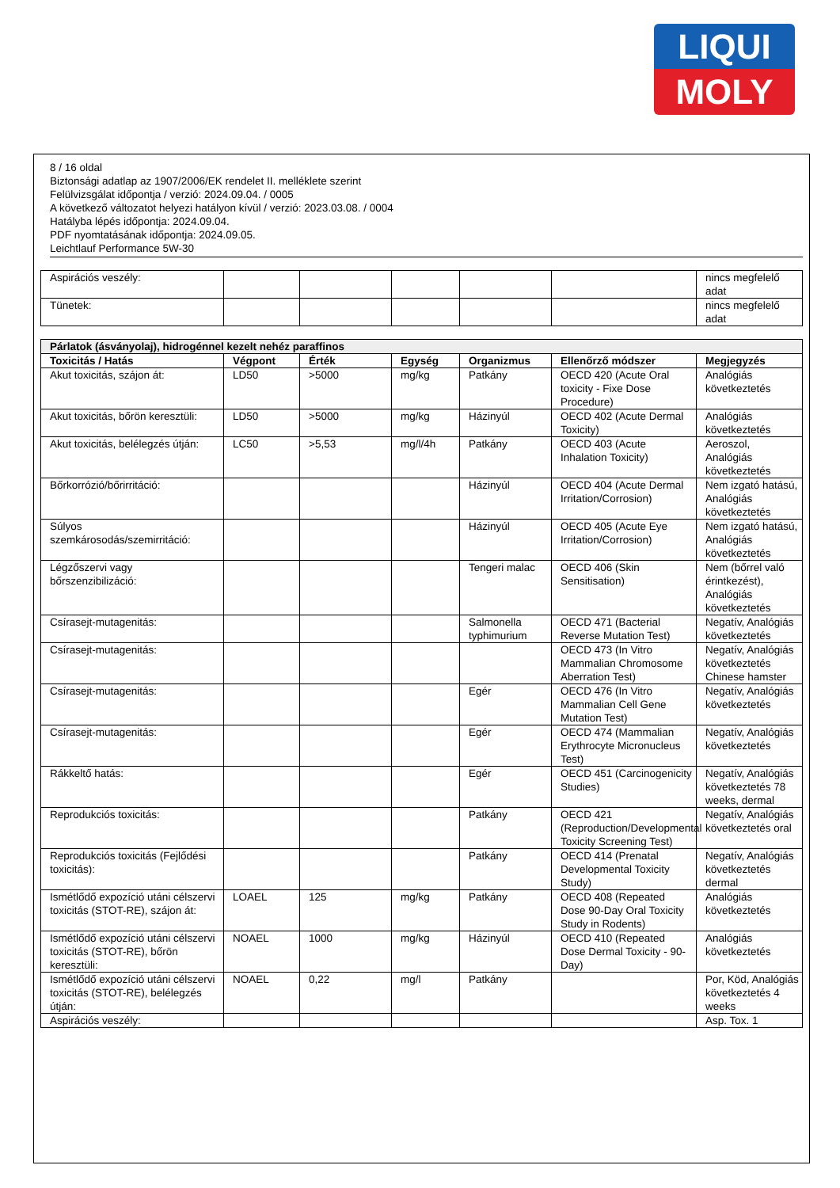LIQUI
MOLY
8 / 16 oldal
Biztonsági adatlap az 1907/2006/EK rendelet II. melléklete szerint
Felülvizsgálat időpontja / verzió: 2024.09.04. / 0005
A következő változatot helyezi hatályon kívül / verzió: 2023.03.08. / 0004
Hatályba lépés időpontja: 2024.09.04.
PDF nyomtatásának időpontja: 2024.09.05.
Leichtlauf Performance 5W-30
| Aspirációs veszély: | | | | | | nincs megfelelő adat |
| Tünetek: | | | | | | nincs megfelelő adat |
| Párlatok (ásványolaj), hidrogénnel kezelt nehéz paraffinos | | | | | | |
| --- | --- | --- | --- | --- | --- | --- |
| Toxicitás / Hatás | Végpont | Érték | Egység | Organizmus | Ellenőrző módszer | Megjegyzés |
| Akut toxicitás, szájon át: | LD50 | >5000 | mg/kg | Patkány | OECD 420 (Acute Oral toxicity - Fixe Dose Procedure) | Analógiás következtetés |
| Akut toxicitás, bőrön keresztüli: | LD50 | >5000 | mg/kg | Házinyúl | OECD 402 (Acute Dermal Toxicity) | Analógiás következtetés |
| Akut toxicitás, belélegzés útján: | LC50 | >5,53 | mg/l/4h | Patkány | OECD 403 (Acute Inhalation Toxicity) | Aeroszol, Analógiás következtetés |
| Bőrkorrózió/bőrirritáció: | | | | Házinyúl | OECD 404 (Acute Dermal Irritation/Corrosion) | Nem izgató hatású, Analógiás következtetés |
| Súlyos szemkárosodás/szemirritáció: | | | | Házinyúl | OECD 405 (Acute Eye Irritation/Corrosion) | Nem izgató hatású, Analógiás következtetés |
| Légzőszervi vagy bőrszenzibilizáció: | | | | Tengeri malac | OECD 406 (Skin Sensitisation) | Nem (bőrrel való érintkezést), Analógiás következtetés |
| Csírasejt-mutagenitás: | | | | Salmonella typhimurium | OECD 471 (Bacterial Reverse Mutation Test) | Negatív, Analógiás következtetés |
| Csírasejt-mutagenitás: | | | | | OECD 473 (In Vitro Mammalian Chromosome Aberration Test) | Negatív, Analógiás következtetés Chinese hamster |
| Csírasejt-mutagenitás: | | | | Egér | OECD 476 (In Vitro Mammalian Cell Gene Mutation Test) | Negatív, Analógiás következtetés |
| Csírasejt-mutagenitás: | | | | Egér | OECD 474 (Mammalian Erythrocyte Micronucleus Test) | Negatív, Analógiás következtetés |
| Rákkeltő hatás: | | | | Egér | OECD 451 (Carcinogenicity Studies) | Negatív, Analógiás következtetés 78 weeks, dermal |
| Reprodukciós toxicitás: | | | | Patkány | OECD 421 (Reproduction/Developmental Toxicity Screening Test) | Negatív, Analógiás következtetés oral |
| Reprodukciós toxicitás (Fejlődési toxicitás): | | | | Patkány | OECD 414 (Prenatal Developmental Toxicity Study) | Negatív, Analógiás következtetés dermal |
| Ismétlődő expozíció utáni célszervi toxicitás (STOT-RE), szájon át: | LOAEL | 125 | mg/kg | Patkány | OECD 408 (Repeated Dose 90-Day Oral Toxicity Study in Rodents) | Analógiás következtetés |
| Ismétlődő expozíció utáni célszervi toxicitás (STOT-RE), bőrön keresztüli: | NOAEL | 1000 | mg/kg | Házinyúl | OECD 410 (Repeated Dose Dermal Toxicity - 90-Day) | Analógiás következtetés |
| Ismétlődő expozíció utáni célszervi toxicitás (STOT-RE), belélegzés útján: | NOAEL | 0,22 | mg/l | Patkány | | Por, Köd, Analógiás következtetés 4 weeks |
| Aspirációs veszély: | | | | | | Asp. Tox. 1 |